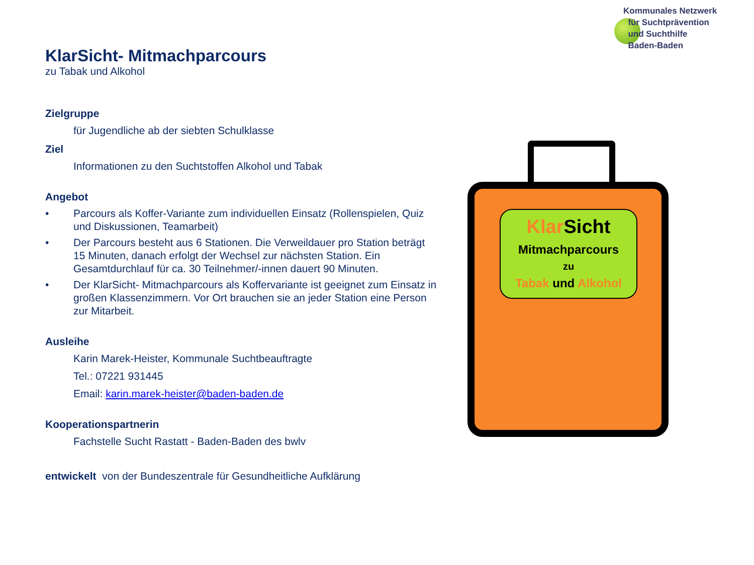Kommunales Netzwerk
für Suchtprävention
und Suchthilfe
Baden-Baden
KlarSicht- Mitmachparcours
zu Tabak und Alkohol
Zielgruppe
für Jugendliche ab der siebten Schulklasse
Ziel
Informationen zu den Suchtstoffen Alkohol und Tabak
Angebot
• Parcours als Koffer-Variante zum individuellen Einsatz (Rollenspielen, Quiz und Diskussionen, Teamarbeit)
• Der Parcours besteht aus 6 Stationen. Die Verweildauer pro Station beträgt 15 Minuten, danach erfolgt der Wechsel zur nächsten Station. Ein Gesamtdurchlauf für ca. 30 Teilnehmer/-innen dauert 90 Minuten.
• Der KlarSicht- Mitmachparcours als Koffervariante ist geeignet zum Einsatz in großen Klassenzimmern. Vor Ort brauchen sie an jeder Station eine Person zur Mitarbeit.
Ausleihe
Karin Marek-Heister, Kommunale Suchtbeauftragte
Tel.: 07221 931445
Email: karin.marek-heister@baden-baden.de
Kooperationspartnerin
Fachstelle Sucht Rastatt - Baden-Baden des bwlv
entwickelt von der Bundeszentrale für Gesundheitliche Aufklärung
Klar Sicht
Mitmachparcours
zu
Tabak und Alkohol